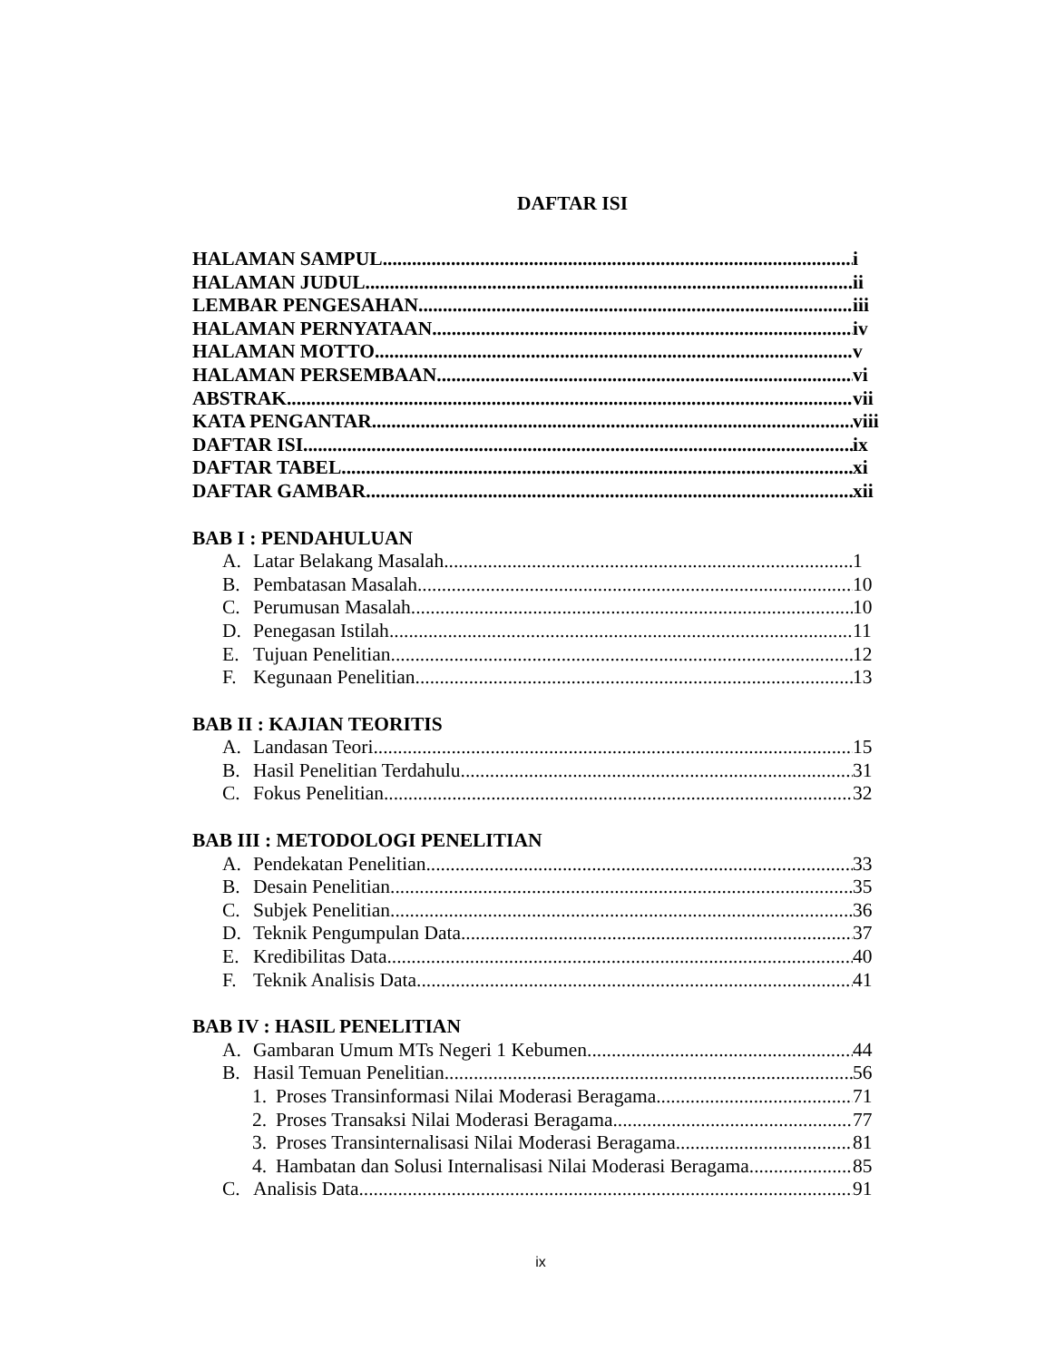DAFTAR ISI
HALAMAN SAMPUL i
HALAMAN JUDUL ii
LEMBAR PENGESAHAN iii
HALAMAN PERNYATAAN iv
HALAMAN MOTTO v
HALAMAN PERSEMBAAN vi
ABSTRAK vii
KATA PENGANTAR viii
DAFTAR ISI ix
DAFTAR TABEL xi
DAFTAR GAMBAR xii
BAB I : PENDAHULUAN
A. Latar Belakang Masalah 1
B. Pembatasan Masalah 10
C. Perumusan Masalah 10
D. Penegasan Istilah 11
E. Tujuan Penelitian 12
F. Kegunaan Penelitian 13
BAB II : KAJIAN TEORITIS
A. Landasan Teori 15
B. Hasil Penelitian Terdahulu 31
C. Fokus Penelitian 32
BAB III : METODOLOGI PENELITIAN
A. Pendekatan Penelitian 33
B. Desain Penelitian 35
C. Subjek Penelitian 36
D. Teknik Pengumpulan Data 37
E. Kredibilitas Data 40
F. Teknik Analisis Data 41
BAB IV : HASIL PENELITIAN
A. Gambaran Umum MTs Negeri 1 Kebumen 44
B. Hasil Temuan Penelitian 56
1. Proses Transinformasi Nilai Moderasi Beragama 71
2. Proses Transaksi Nilai Moderasi Beragama 77
3. Proses Transinternalisasi Nilai Moderasi Beragama 81
4. Hambatan dan Solusi Internalisasi Nilai Moderasi Beragama 85
C. Analisis Data 91
ix